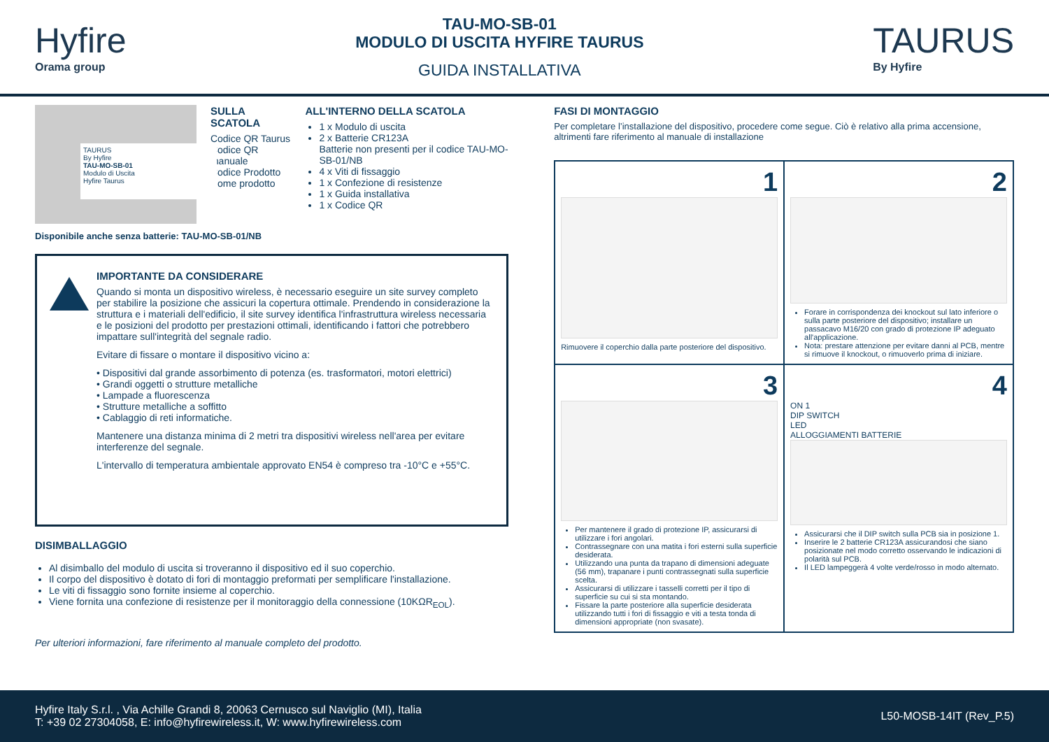Hyfire
Orama group
TAU-MO-SB-01
MODULO DI USCITA HYFIRE TAURUS
GUIDA INSTALLATIVA
TAURUS
By Hyfire
TAURUS
By Hyfire
TAU-MO-SB-01
Modulo di Uscita
Hyfire Taurus
SULLA SCATOLA
Codice QR Taurus
Codice QR manuale
Codice Prodotto
Nome prodotto
ALL'INTERNO DELLA SCATOLA
1 x Modulo di uscita
2 x Batterie CR123A
Batterie non presenti per il codice TAU-MO-SB-01/NB
4 x Viti di fissaggio
1 x Confezione di resistenze
1 x Guida installativa
1 x Codice QR
Disponibile anche senza batterie: TAU-MO-SB-01/NB
IMPORTANTE DA CONSIDERARE
Quando si monta un dispositivo wireless, è necessario eseguire un site survey completo per stabilire la posizione che assicuri la copertura ottimale. Prendendo in considerazione la struttura e i materiali dell'edificio, il site survey identifica l'infrastruttura wireless necessaria e le posizioni del prodotto per prestazioni ottimali, identificando i fattori che potrebbero impattare sull'integrità del segnale radio.
Evitare di fissare o montare il dispositivo vicino a:
• Dispositivi dal grande assorbimento di potenza (es. trasformatori, motori elettrici)
• Grandi oggetti o strutture metalliche
• Lampade a fluorescenza
• Strutture metalliche a soffitto
• Cablaggio di reti informatiche.
Mantenere una distanza minima di 2 metri tra dispositivi wireless nell'area per evitare interferenze del segnale.
L'intervallo di temperatura ambientale approvato EN54 è compreso tra -10°C e +55°C.
DISIMBALLAGGIO
Al disimballo del modulo di uscita si troveranno il dispositivo ed il suo coperchio.
Il corpo del dispositivo è dotato di fori di montaggio preformati per semplificare l'installazione.
Le viti di fissaggio sono fornite insieme al coperchio.
Viene fornita una confezione di resistenze per il monitoraggio della connessione (10KΩR<sub>EOL</sub>).
Per ulteriori informazioni, fare riferimento al manuale completo del prodotto.
FASI DI MONTAGGIO
Per completare l’installazione del dispositivo, procedere come segue. Ciò è relativo alla prima accensione, altrimenti fare riferimento al manuale di installazione
1
Rimuovere il coperchio dalla parte posteriore del dispositivo.
2
Forare in corrispondenza dei knockout sul lato inferiore o sulla parte posteriore del dispositivo; installare un passacavo M16/20 con grado di protezione IP adeguato all'applicazione.
Nota: prestare attenzione per evitare danni al PCB, mentre si rimuove il knockout, o rimuoverlo prima di iniziare.
3
Per mantenere il grado di protezione IP, assicurarsi di utilizzare i fori angolari.
Contrassegnare con una matita i fori esterni sulla superficie desiderata.
Utilizzando una punta da trapano di dimensioni adeguate (56 mm), trapanare i punti contrassegnati sulla superficie scelta.
Assicurarsi di utilizzare i tasselli corretti per il tipo di superficie su cui si sta montando.
Fissare la parte posteriore alla superficie desiderata utilizzando tutti i fori di fissaggio e viti a testa tonda di dimensioni appropriate (non svasate).
4
ON 1
DIP SWITCH
LED
ALLOGGIAMENTI BATTERIE
Assicurarsi che il DIP switch sulla PCB sia in posizione 1.
Inserire le 2 batterie CR123A assicurandosi che siano posizionate nel modo corretto osservando le indicazioni di polarità sul PCB.
Il LED lampeggerà 4 volte verde/rosso in modo alternato.
Hyfire Italy S.r.l. , Via Achille Grandi 8, 20063 Cernusco sul Naviglio (MI), Italia
T: +39 02 27304058, E: info@hyfirewireless.it, W: www.hyfirewireless.com
L50-MOSB-14IT (Rev_P.5)